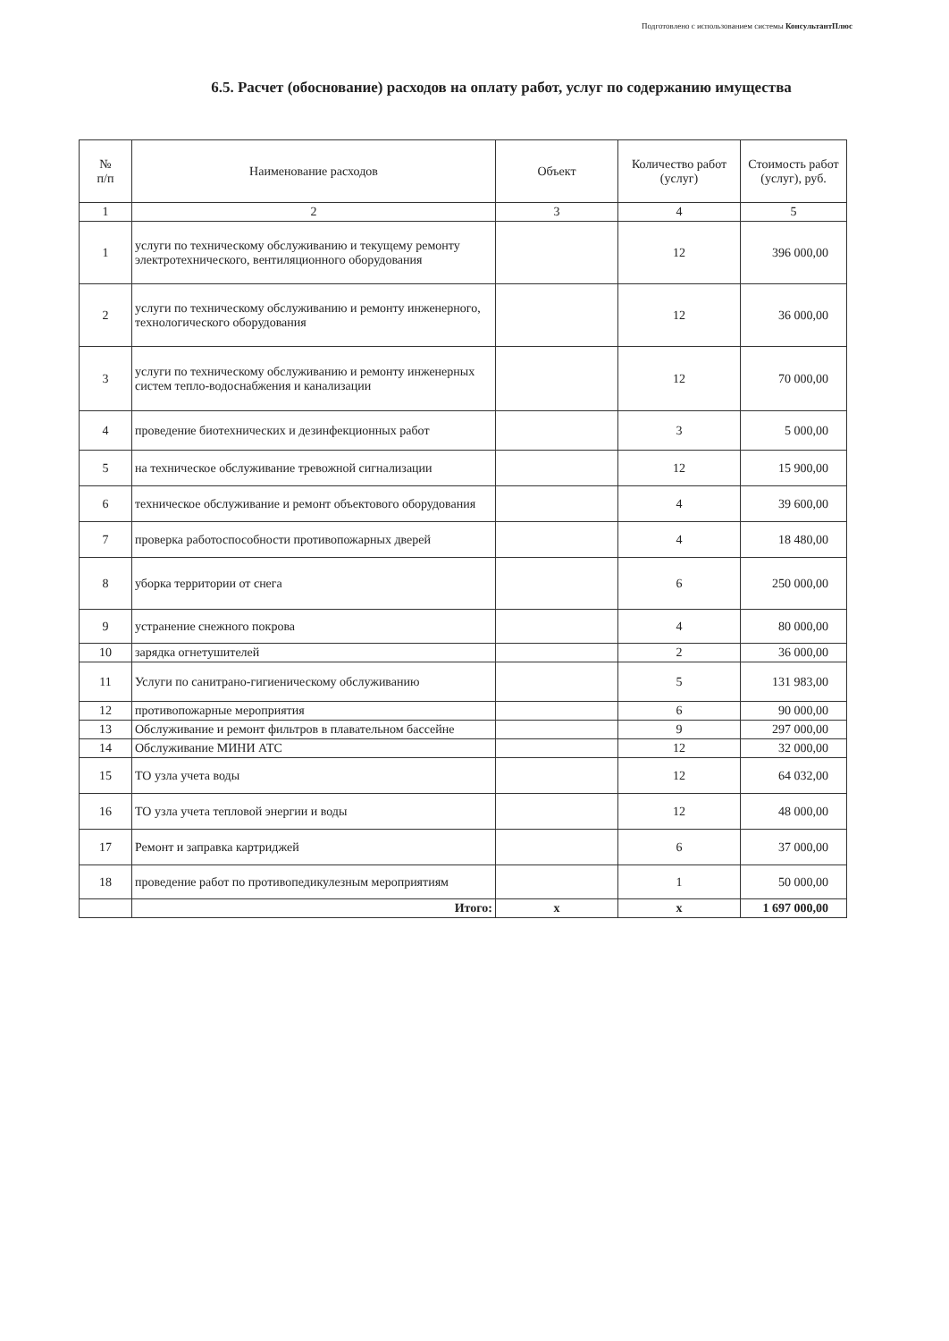Подготовлено с использованием системы КонсультантПлюс
6.5. Расчет (обоснование) расходов на оплату работ, услуг по содержанию имущества
| № п/п | Наименование расходов | Объект | Количество работ (услуг) | Стоимость работ (услуг), руб. |
| --- | --- | --- | --- | --- |
| 1 | 2 | 3 | 4 | 5 |
| 1 | услуги по техническому обслуживанию и текущему ремонту электротехнического, вентиляционного оборудования | | 12 | 396 000,00 |
| 2 | услуги по техническому обслуживанию и ремонту инженерного, технологического оборудования | | 12 | 36 000,00 |
| 3 | услуги по техническому обслуживанию и ремонту инженерных систем тепло-водоснабжения и канализации | | 12 | 70 000,00 |
| 4 | проведение биотехнических и дезинфекционных работ | | 3 | 5 000,00 |
| 5 | на техническое обслуживание тревожной сигнализации | | 12 | 15 900,00 |
| 6 | техническое обслуживание и ремонт объектового оборудования | | 4 | 39 600,00 |
| 7 | проверка работоспособности противопожарных дверей | | 4 | 18 480,00 |
| 8 | уборка территории от снега | | 6 | 250 000,00 |
| 9 | устранение снежного покрова | | 4 | 80 000,00 |
| 10 | зарядка огнетушителей | | 2 | 36 000,00 |
| 11 | Услуги по санитрано-гигиеническому обслуживанию | | 5 | 131 983,00 |
| 12 | противопожарные мероприятия | | 6 | 90 000,00 |
| 13 | Обслуживание и ремонт фильтров в плавательном бассейне | | 9 | 297 000,00 |
| 14 | Обслуживание МИНИ АТС | | 12 | 32 000,00 |
| 15 | ТО узла учета воды | | 12 | 64 032,00 |
| 16 | ТО узла учета тепловой энергии и воды | | 12 | 48 000,00 |
| 17 | Ремонт и заправка картриджей | | 6 | 37 000,00 |
| 18 | проведение работ по противопедикулезным мероприятиям | | 1 | 50 000,00 |
| | Итого: | x | x | 1 697 000,00 |